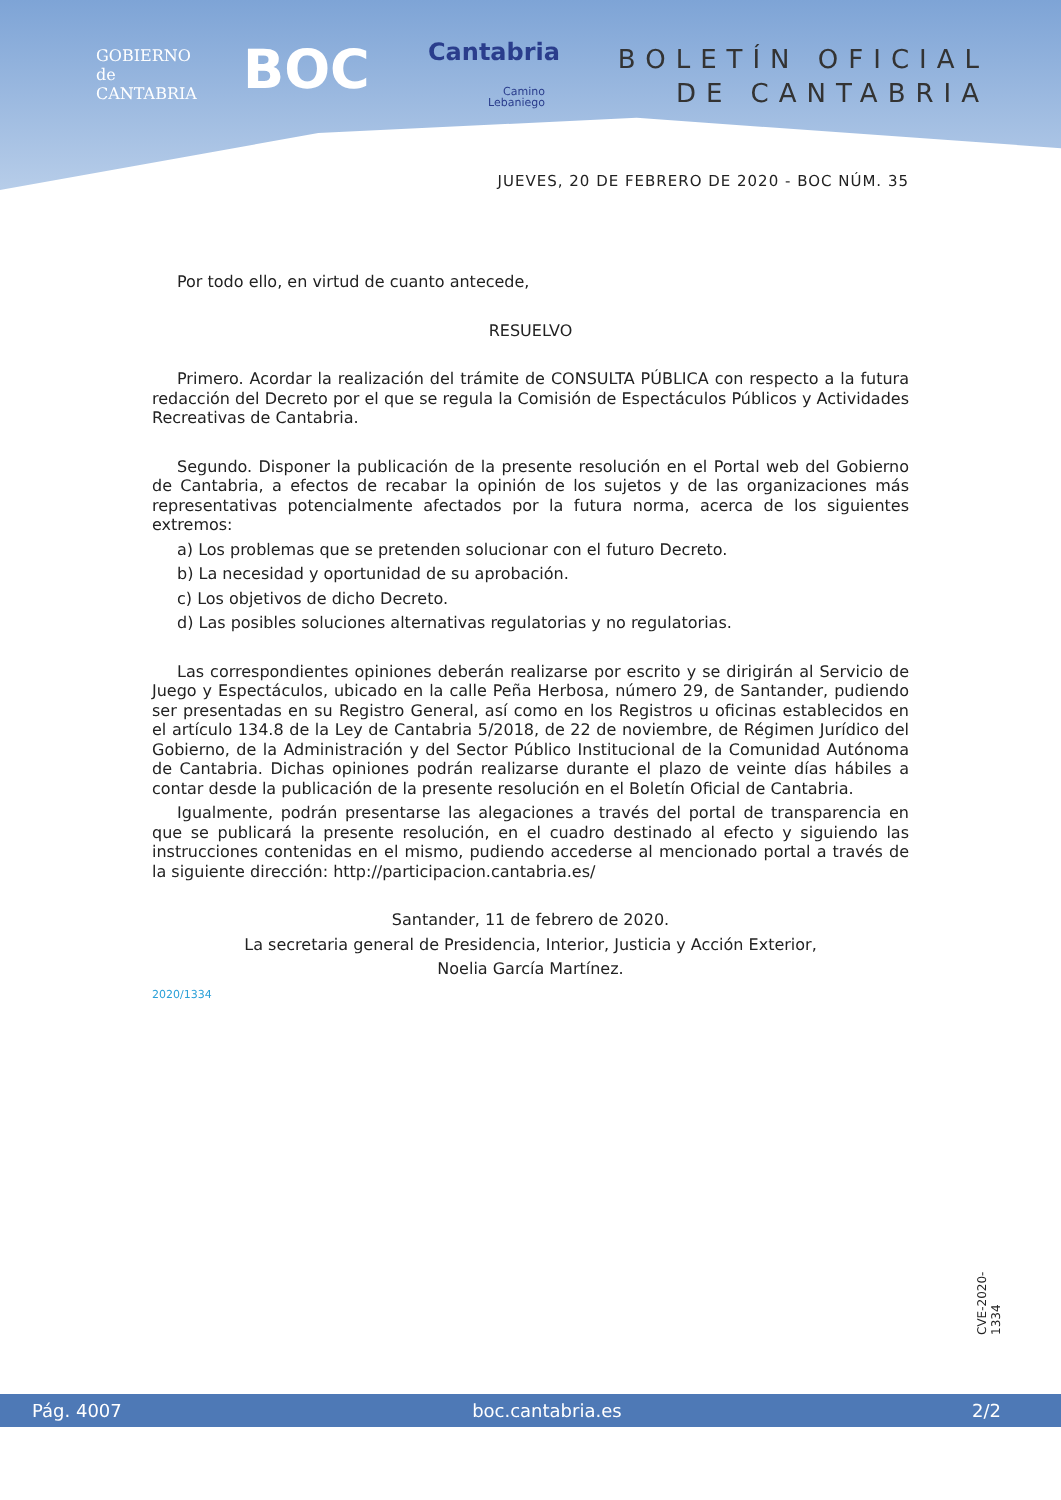GOBIERNO
de
CANTABRIA
BOC Cantabria
Camino
Lebaniego
BOLETÍN OFICIAL
DE CANTABRIA
JUEVES, 20 DE FEBRERO DE 2020 - BOC NÚM. 35
Por todo ello, en virtud de cuanto antecede,
RESUELVO
Primero. Acordar la realización del trámite de CONSULTA PÚBLICA con respecto a la futura redacción del Decreto por el que se regula la Comisión de Espectáculos Públicos y Actividades Recreativas de Cantabria.
Segundo. Disponer la publicación de la presente resolución en el Portal web del Gobierno de Cantabria, a efectos de recabar la opinión de los sujetos y de las organizaciones más representativas potencialmente afectados por la futura norma, acerca de los siguientes extremos:
a) Los problemas que se pretenden solucionar con el futuro Decreto.
b) La necesidad y oportunidad de su aprobación.
c) Los objetivos de dicho Decreto.
d) Las posibles soluciones alternativas regulatorias y no regulatorias.
Las correspondientes opiniones deberán realizarse por escrito y se dirigirán al Servicio de Juego y Espectáculos, ubicado en la calle Peña Herbosa, número 29, de Santander, pudiendo ser presentadas en su Registro General, así como en los Registros u oficinas establecidos en el artículo 134.8 de la Ley de Cantabria 5/2018, de 22 de noviembre, de Régimen Jurídico del Gobierno, de la Administración y del Sector Público Institucional de la Comunidad Autónoma de Cantabria. Dichas opiniones podrán realizarse durante el plazo de veinte días hábiles a contar desde la publicación de la presente resolución en el Boletín Oficial de Cantabria.
Igualmente, podrán presentarse las alegaciones a través del portal de transparencia en que se publicará la presente resolución, en el cuadro destinado al efecto y siguiendo las instrucciones contenidas en el mismo, pudiendo accederse al mencionado portal a través de la siguiente dirección: http://participacion.cantabria.es/
Santander, 11 de febrero de 2020.
La secretaria general de Presidencia, Interior, Justicia y Acción Exterior,
Noelia García Martínez.
2020/1334
CVE-2020-1334
Pág. 4007 boc.cantabria.es 2/2